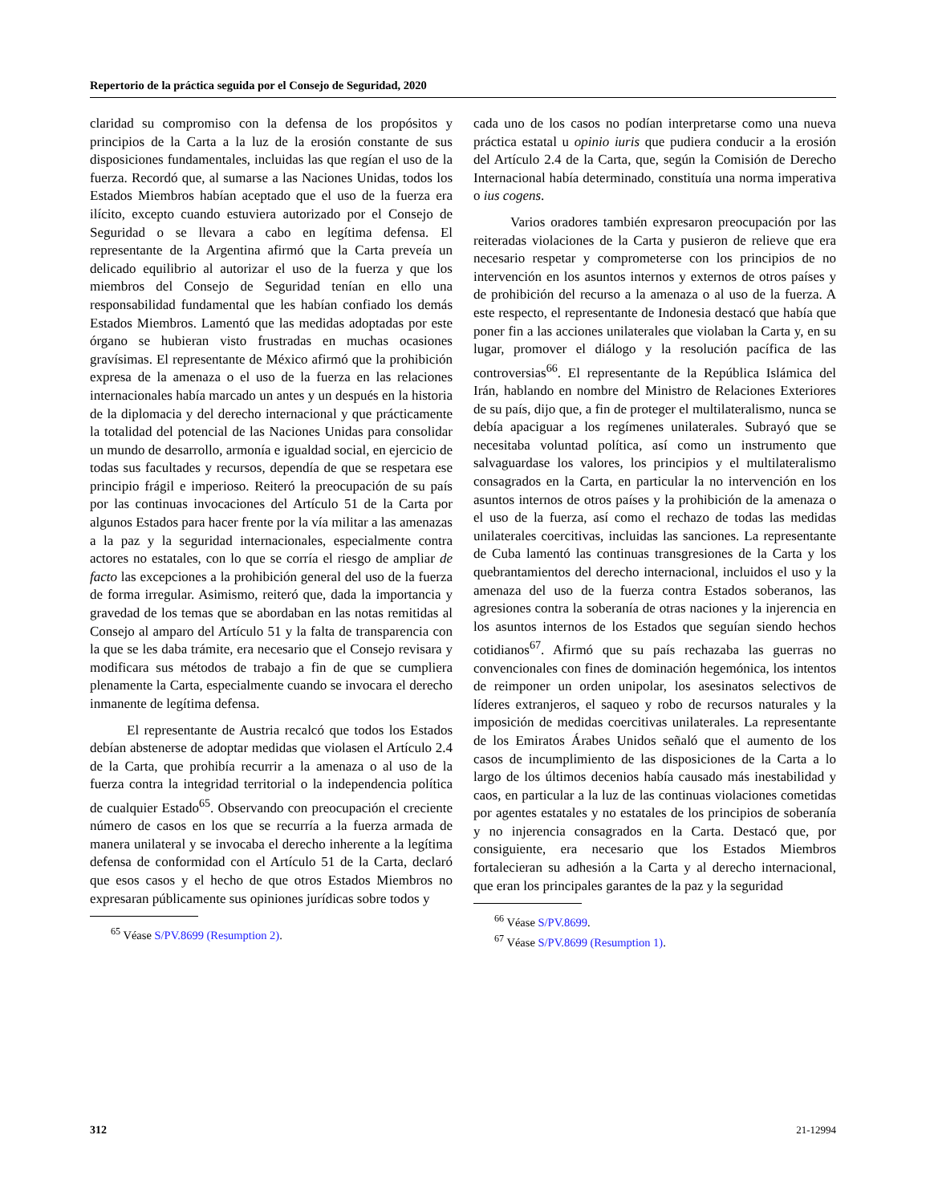Repertorio de la práctica seguida por el Consejo de Seguridad, 2020
claridad su compromiso con la defensa de los propósitos y principios de la Carta a la luz de la erosión constante de sus disposiciones fundamentales, incluidas las que regían el uso de la fuerza. Recordó que, al sumarse a las Naciones Unidas, todos los Estados Miembros habían aceptado que el uso de la fuerza era ilícito, excepto cuando estuviera autorizado por el Consejo de Seguridad o se llevara a cabo en legítima defensa. El representante de la Argentina afirmó que la Carta preveía un delicado equilibrio al autorizar el uso de la fuerza y que los miembros del Consejo de Seguridad tenían en ello una responsabilidad fundamental que les habían confiado los demás Estados Miembros. Lamentó que las medidas adoptadas por este órgano se hubieran visto frustradas en muchas ocasiones gravísimas. El representante de México afirmó que la prohibición expresa de la amenaza o el uso de la fuerza en las relaciones internacionales había marcado un antes y un después en la historia de la diplomacia y del derecho internacional y que prácticamente la totalidad del potencial de las Naciones Unidas para consolidar un mundo de desarrollo, armonía e igualdad social, en ejercicio de todas sus facultades y recursos, dependía de que se respetara ese principio frágil e imperioso. Reiteró la preocupación de su país por las continuas invocaciones del Artículo 51 de la Carta por algunos Estados para hacer frente por la vía militar a las amenazas a la paz y la seguridad internacionales, especialmente contra actores no estatales, con lo que se corría el riesgo de ampliar de facto las excepciones a la prohibición general del uso de la fuerza de forma irregular. Asimismo, reiteró que, dada la importancia y gravedad de los temas que se abordaban en las notas remitidas al Consejo al amparo del Artículo 51 y la falta de transparencia con la que se les daba trámite, era necesario que el Consejo revisara y modificara sus métodos de trabajo a fin de que se cumpliera plenamente la Carta, especialmente cuando se invocara el derecho inmanente de legítima defensa.
El representante de Austria recalcó que todos los Estados debían abstenerse de adoptar medidas que violasen el Artículo 2.4 de la Carta, que prohibía recurrir a la amenaza o al uso de la fuerza contra la integridad territorial o la independencia política de cualquier Estado<sup>65</sup>. Observando con preocupación el creciente número de casos en los que se recurría a la fuerza armada de manera unilateral y se invocaba el derecho inherente a la legítima defensa de conformidad con el Artículo 51 de la Carta, declaró que esos casos y el hecho de que otros Estados Miembros no expresaran públicamente sus opiniones jurídicas sobre todos y
<sup>65</sup> Véase S/PV.8699 (Resumption 2).
cada uno de los casos no podían interpretarse como una nueva práctica estatal u opinio iuris que pudiera conducir a la erosión del Artículo 2.4 de la Carta, que, según la Comisión de Derecho Internacional había determinado, constituía una norma imperativa o ius cogens.
Varios oradores también expresaron preocupación por las reiteradas violaciones de la Carta y pusieron de relieve que era necesario respetar y comprometerse con los principios de no intervención en los asuntos internos y externos de otros países y de prohibición del recurso a la amenaza o al uso de la fuerza. A este respecto, el representante de Indonesia destacó que había que poner fin a las acciones unilaterales que violaban la Carta y, en su lugar, promover el diálogo y la resolución pacífica de las controversias<sup>66</sup>. El representante de la República Islámica del Irán, hablando en nombre del Ministro de Relaciones Exteriores de su país, dijo que, a fin de proteger el multilateralismo, nunca se debía apaciguar a los regímenes unilaterales. Subrayó que se necesitaba voluntad política, así como un instrumento que salvaguardase los valores, los principios y el multilateralismo consagrados en la Carta, en particular la no intervención en los asuntos internos de otros países y la prohibición de la amenaza o el uso de la fuerza, así como el rechazo de todas las medidas unilaterales coercitivas, incluidas las sanciones. La representante de Cuba lamentó las continuas transgresiones de la Carta y los quebrantamientos del derecho internacional, incluidos el uso y la amenaza del uso de la fuerza contra Estados soberanos, las agresiones contra la soberanía de otras naciones y la injerencia en los asuntos internos de los Estados que seguían siendo hechos cotidianos<sup>67</sup>. Afirmó que su país rechazaba las guerras no convencionales con fines de dominación hegemónica, los intentos de reimponer un orden unipolar, los asesinatos selectivos de líderes extranjeros, el saqueo y robo de recursos naturales y la imposición de medidas coercitivas unilaterales. La representante de los Emiratos Árabes Unidos señaló que el aumento de los casos de incumplimiento de las disposiciones de la Carta a lo largo de los últimos decenios había causado más inestabilidad y caos, en particular a la luz de las continuas violaciones cometidas por agentes estatales y no estatales de los principios de soberanía y no injerencia consagrados en la Carta. Destacó que, por consiguiente, era necesario que los Estados Miembros fortalecieran su adhesión a la Carta y al derecho internacional, que eran los principales garantes de la paz y la seguridad
<sup>66</sup> Véase S/PV.8699.
<sup>67</sup> Véase S/PV.8699 (Resumption 1).
312 21-12994